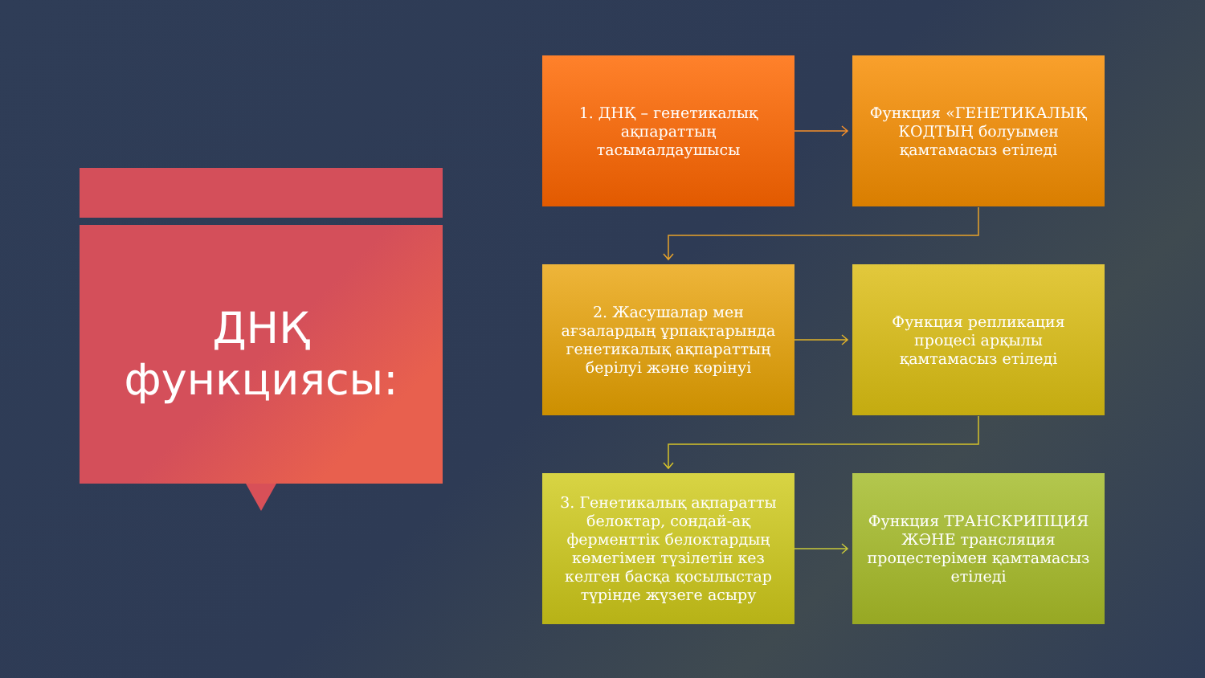ДНҚ
функциясы:
1. ДНҚ – генетикалық ақпараттың тасымалдаушысы
Функция «ГЕНЕТИКАЛЫҚ КОДТЫҢ болуымен қамтамасыз етіледі
2. Жасушалар мен ағзалардың ұрпақтарында генетикалық ақпараттың берілуі және көрінуі
Функция репликация процесі арқылы қамтамасыз етіледі
3. Генетикалық ақпаратты белоктар, сондай-ақ ферменттік белоктардың көмегімен түзілетін кез келген басқа қосылыстар түрінде жүзеге асыру
Функция ТРАНСКРИПЦИЯ ЖӘНЕ трансляция процестерімен қамтамасыз етіледі